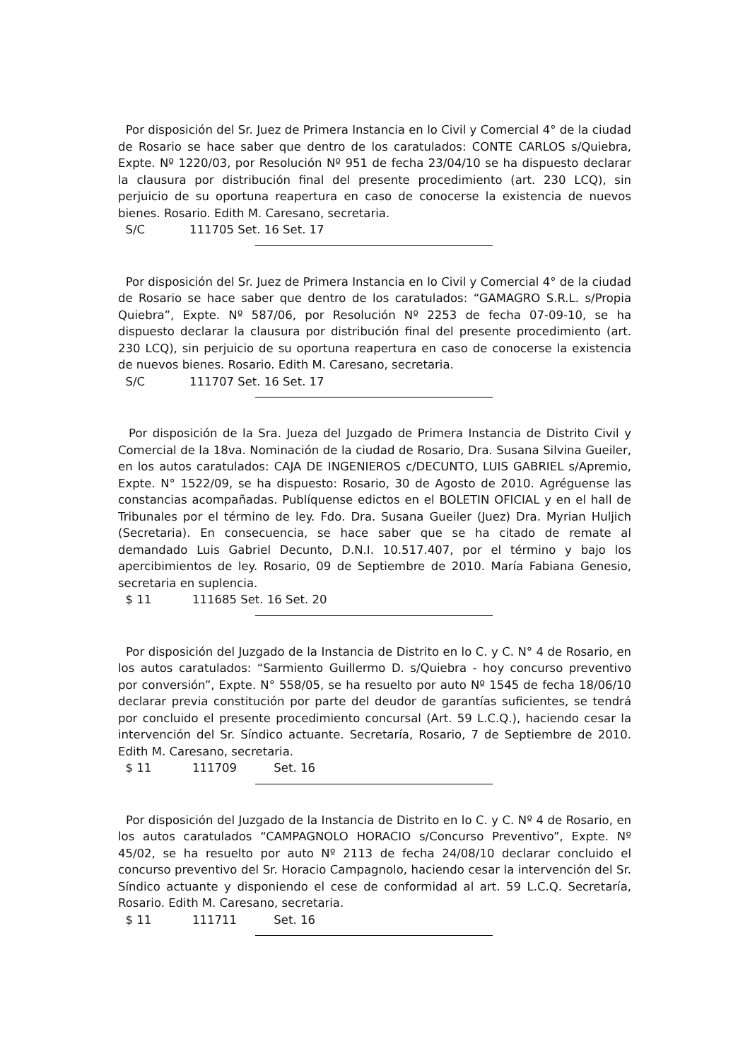Por disposición del Sr. Juez de Primera Instancia en lo Civil y Comercial 4° de la ciudad de Rosario se hace saber que dentro de los caratulados: CONTE CARLOS s/Quiebra, Expte. Nº 1220/03, por Resolución Nº 951 de fecha 23/04/10 se ha dispuesto declarar la clausura por distribución final del presente procedimiento (art. 230 LCQ), sin perjuicio de su oportuna reapertura en caso de conocerse la existencia de nuevos bienes. Rosario. Edith M. Caresano, secretaria.
S/C 111705 Set. 16 Set. 17
Por disposición del Sr. Juez de Primera Instancia en lo Civil y Comercial 4° de la ciudad de Rosario se hace saber que dentro de los caratulados: “GAMAGRO S.R.L. s/Propia Quiebra”, Expte. Nº 587/06, por Resolución Nº 2253 de fecha 07-09-10, se ha dispuesto declarar la clausura por distribución final del presente procedimiento (art. 230 LCQ), sin perjuicio de su oportuna reapertura en caso de conocerse la existencia de nuevos bienes. Rosario. Edith M. Caresano, secretaria.
S/C 111707 Set. 16 Set. 17
Por disposición de la Sra. Jueza del Juzgado de Primera Instancia de Distrito Civil y Comercial de la 18va. Nominación de la ciudad de Rosario, Dra. Susana Silvina Gueiler, en los autos caratulados: CAJA DE INGENIEROS c/DECUNTO, LUIS GABRIEL s/Apremio, Expte. N° 1522/09, se ha dispuesto: Rosario, 30 de Agosto de 2010. Agréguense las constancias acompañadas. Publíquense edictos en el BOLETIN OFICIAL y en el hall de Tribunales por el término de ley. Fdo. Dra. Susana Gueiler (Juez) Dra. Myrian Huljich (Secretaria). En consecuencia, se hace saber que se ha citado de remate al demandado Luis Gabriel Decunto, D.N.I. 10.517.407, por el término y bajo los apercibimientos de ley. Rosario, 09 de Septiembre de 2010. María Fabiana Genesio, secretaria en suplencia.
$ 11 111685 Set. 16 Set. 20
Por disposición del Juzgado de la Instancia de Distrito en lo C. y C. N° 4 de Rosario, en los autos caratulados: “Sarmiento Guillermo D. s/Quiebra - hoy concurso preventivo por conversión”, Expte. N° 558/05, se ha resuelto por auto Nº 1545 de fecha 18/06/10 declarar previa constitución por parte del deudor de garantías suficientes, se tendrá por concluido el presente procedimiento concursal (Art. 59 L.C.Q.), haciendo cesar la intervención del Sr. Síndico actuante. Secretaría, Rosario, 7 de Septiembre de 2010. Edith M. Caresano, secretaria.
$ 11 111709 Set. 16
Por disposición del Juzgado de la Instancia de Distrito en lo C. y C. Nº 4 de Rosario, en los autos caratulados “CAMPAGNOLO HORACIO s/Concurso Preventivo”, Expte. Nº 45/02, se ha resuelto por auto Nº 2113 de fecha 24/08/10 declarar concluido el concurso preventivo del Sr. Horacio Campagnolo, haciendo cesar la intervención del Sr. Síndico actuante y disponiendo el cese de conformidad al art. 59 L.C.Q. Secretaría, Rosario. Edith M. Caresano, secretaria.
$ 11 111711 Set. 16